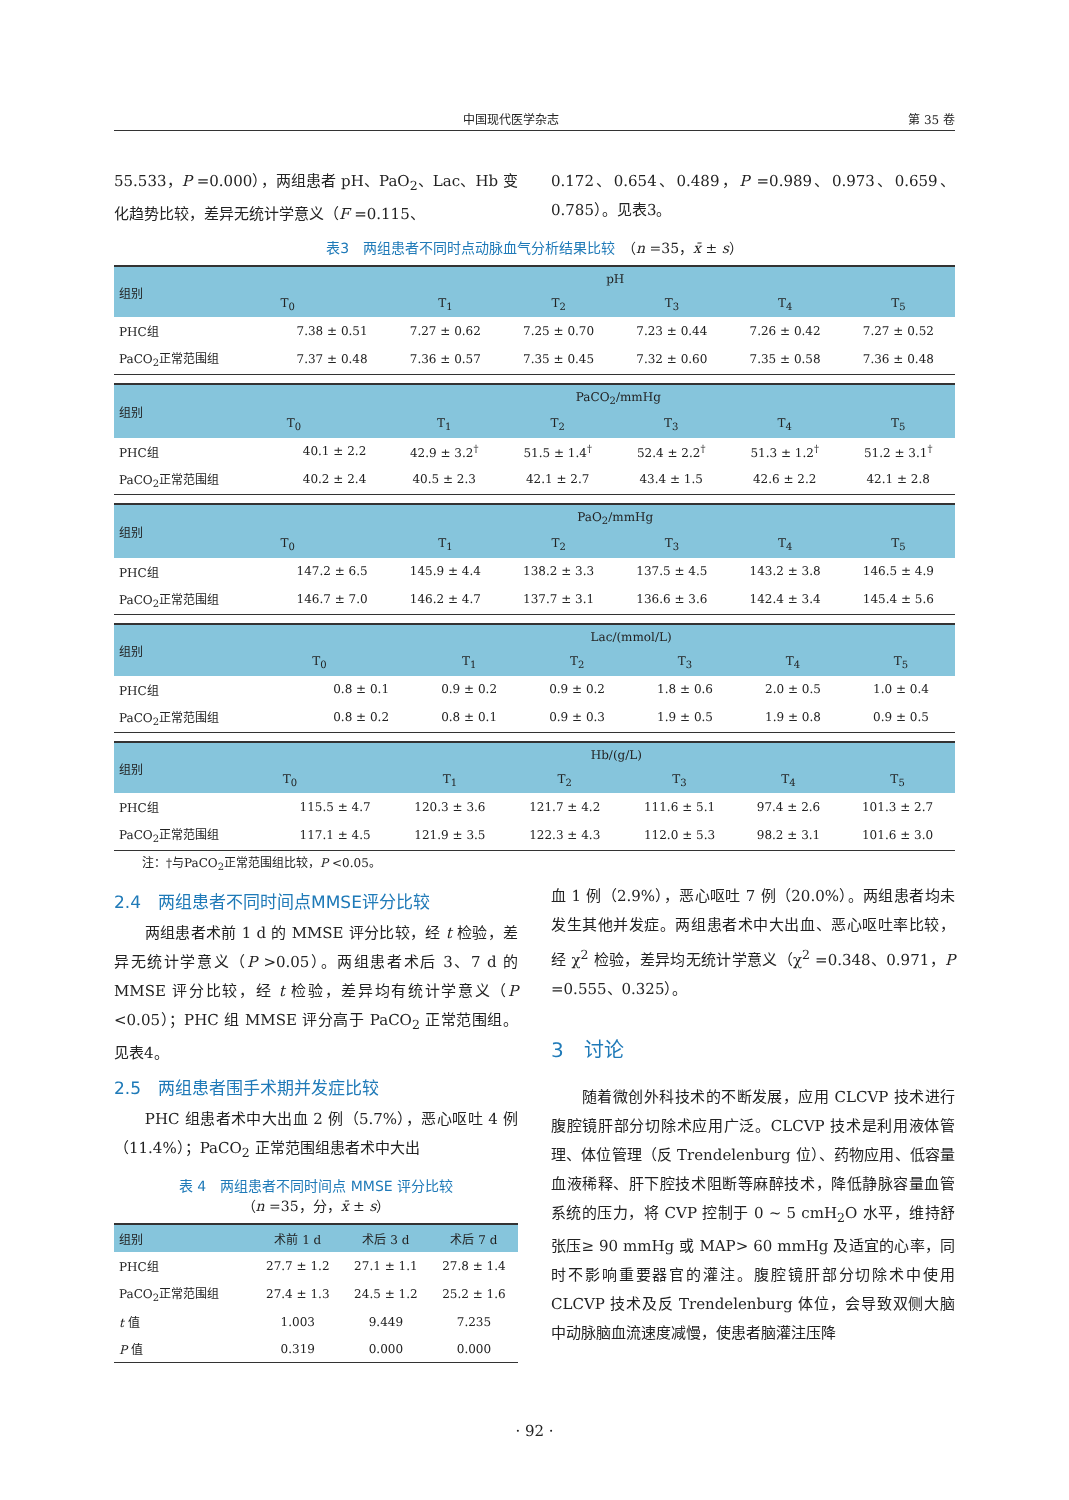中国现代医学杂志 第 35 卷
55.533，P =0.000），两组患者 pH、PaO<sub>2</sub>、Lac、Hb 变化趋势比较，差异无统计学意义（F =0.115、
0.172、0.654、0.489，P =0.989、0.973、0.659、0.785）。见表3。
表3　两组患者不同时点动脉血气分析结果比较　（n =35，x̄ ± s）
| 组别 | pH | | | | | |
| --- | --- | --- | --- | --- | --- | --- |
| | T<sub>0</sub> | T<sub>1</sub> | T<sub>2</sub> | T<sub>3</sub> | T<sub>4</sub> | T<sub>5</sub> |
| PHC组 | 7.38 ± 0.51 | 7.27 ± 0.62 | 7.25 ± 0.70 | 7.23 ± 0.44 | 7.26 ± 0.42 | 7.27 ± 0.52 |
| PaCO<sub>2</sub>正常范围组 | 7.37 ± 0.48 | 7.36 ± 0.57 | 7.35 ± 0.45 | 7.32 ± 0.60 | 7.35 ± 0.58 | 7.36 ± 0.48 |
| 组别 | PaCO<sub>2</sub>/mmHg | | | | | |
| --- | --- | --- | --- | --- | --- | --- |
| | T<sub>0</sub> | T<sub>1</sub> | T<sub>2</sub> | T<sub>3</sub> | T<sub>4</sub> | T<sub>5</sub> |
| PHC组 | 40.1 ± 2.2 | 42.9 ± 3.2<sup>†</sup> | 51.5 ± 1.4<sup>†</sup> | 52.4 ± 2.2<sup>†</sup> | 51.3 ± 1.2<sup>†</sup> | 51.2 ± 3.1<sup>†</sup> |
| PaCO<sub>2</sub>正常范围组 | 40.2 ± 2.4 | 40.5 ± 2.3 | 42.1 ± 2.7 | 43.4 ± 1.5 | 42.6 ± 2.2 | 42.1 ± 2.8 |
| 组别 | PaO<sub>2</sub>/mmHg | | | | | |
| --- | --- | --- | --- | --- | --- | --- |
| | T<sub>0</sub> | T<sub>1</sub> | T<sub>2</sub> | T<sub>3</sub> | T<sub>4</sub> | T<sub>5</sub> |
| PHC组 | 147.2 ± 6.5 | 145.9 ± 4.4 | 138.2 ± 3.3 | 137.5 ± 4.5 | 143.2 ± 3.8 | 146.5 ± 4.9 |
| PaCO<sub>2</sub>正常范围组 | 146.7 ± 7.0 | 146.2 ± 4.7 | 137.7 ± 3.1 | 136.6 ± 3.6 | 142.4 ± 3.4 | 145.4 ± 5.6 |
| 组别 | Lac/(mmol/L) | | | | | |
| --- | --- | --- | --- | --- | --- | --- |
| | T<sub>0</sub> | T<sub>1</sub> | T<sub>2</sub> | T<sub>3</sub> | T<sub>4</sub> | T<sub>5</sub> |
| PHC组 | 0.8 ± 0.1 | 0.9 ± 0.2 | 0.9 ± 0.2 | 1.8 ± 0.6 | 2.0 ± 0.5 | 1.0 ± 0.4 |
| PaCO<sub>2</sub>正常范围组 | 0.8 ± 0.2 | 0.8 ± 0.1 | 0.9 ± 0.3 | 1.9 ± 0.5 | 1.9 ± 0.8 | 0.9 ± 0.5 |
| 组别 | Hb/(g/L) | | | | | |
| --- | --- | --- | --- | --- | --- | --- |
| | T<sub>0</sub> | T<sub>1</sub> | T<sub>2</sub> | T<sub>3</sub> | T<sub>4</sub> | T<sub>5</sub> |
| PHC组 | 115.5 ± 4.7 | 120.3 ± 3.6 | 121.7 ± 4.2 | 111.6 ± 5.1 | 97.4 ± 2.6 | 101.3 ± 2.7 |
| PaCO<sub>2</sub>正常范围组 | 117.1 ± 4.5 | 121.9 ± 3.5 | 122.3 ± 4.3 | 112.0 ± 5.3 | 98.2 ± 3.1 | 101.6 ± 3.0 |
注：†与PaCO<sub>2</sub>正常范围组比较，P <0.05。
2.4　两组患者不同时间点MMSE评分比较
　　两组患者术前 1 d 的 MMSE 评分比较，经 t 检验，差异无统计学意义（P >0.05）。两组患者术后 3、7 d 的 MMSE 评分比较，经 t 检验，差异均有统计学意义（P <0.05）；PHC 组 MMSE 评分高于 PaCO<sub>2</sub> 正常范围组。见表4。
2.5　两组患者围手术期并发症比较
　　PHC 组患者术中大出血 2 例（5.7%），恶心呕吐 4 例（11.4%）；PaCO<sub>2</sub> 正常范围组患者术中大出
表 4　两组患者不同时间点 MMSE 评分比较
（n =35，分，x̄ ± s）
| 组别 | 术前 1 d | 术后 3 d | 术后 7 d |
| --- | --- | --- | --- |
| PHC组 | 27.7 ± 1.2 | 27.1 ± 1.1 | 27.8 ± 1.4 |
| PaCO<sub>2</sub>正常范围组 | 27.4 ± 1.3 | 24.5 ± 1.2 | 25.2 ± 1.6 |
| t 值 | 1.003 | 9.449 | 7.235 |
| P 值 | 0.319 | 0.000 | 0.000 |
血 1 例（2.9%），恶心呕吐 7 例（20.0%）。两组患者均未发生其他并发症。两组患者术中大出血、恶心呕吐率比较，经 χ<sup>2</sup> 检验，差异均无统计学意义（χ<sup>2</sup> =0.348、0.971，P =0.555、0.325）。
3　讨论
　　随着微创外科技术的不断发展，应用 CLCVP 技术进行腹腔镜肝部分切除术应用广泛。CLCVP 技术是利用液体管理、体位管理（反 Trendelenburg 位）、药物应用、低容量血液稀释、肝下腔技术阻断等麻醉技术，降低静脉容量血管系统的压力，将 CVP 控制于 0 ~ 5 cmH<sub>2</sub>O 水平，维持舒张压≥ 90 mmHg 或 MAP> 60 mmHg 及适宜的心率，同时不影响重要器官的灌注。腹腔镜肝部分切除术中使用 CLCVP 技术及反 Trendelenburg 体位，会导致双侧大脑中动脉脑血流速度减慢，使患者脑灌注压降
· 92 ·